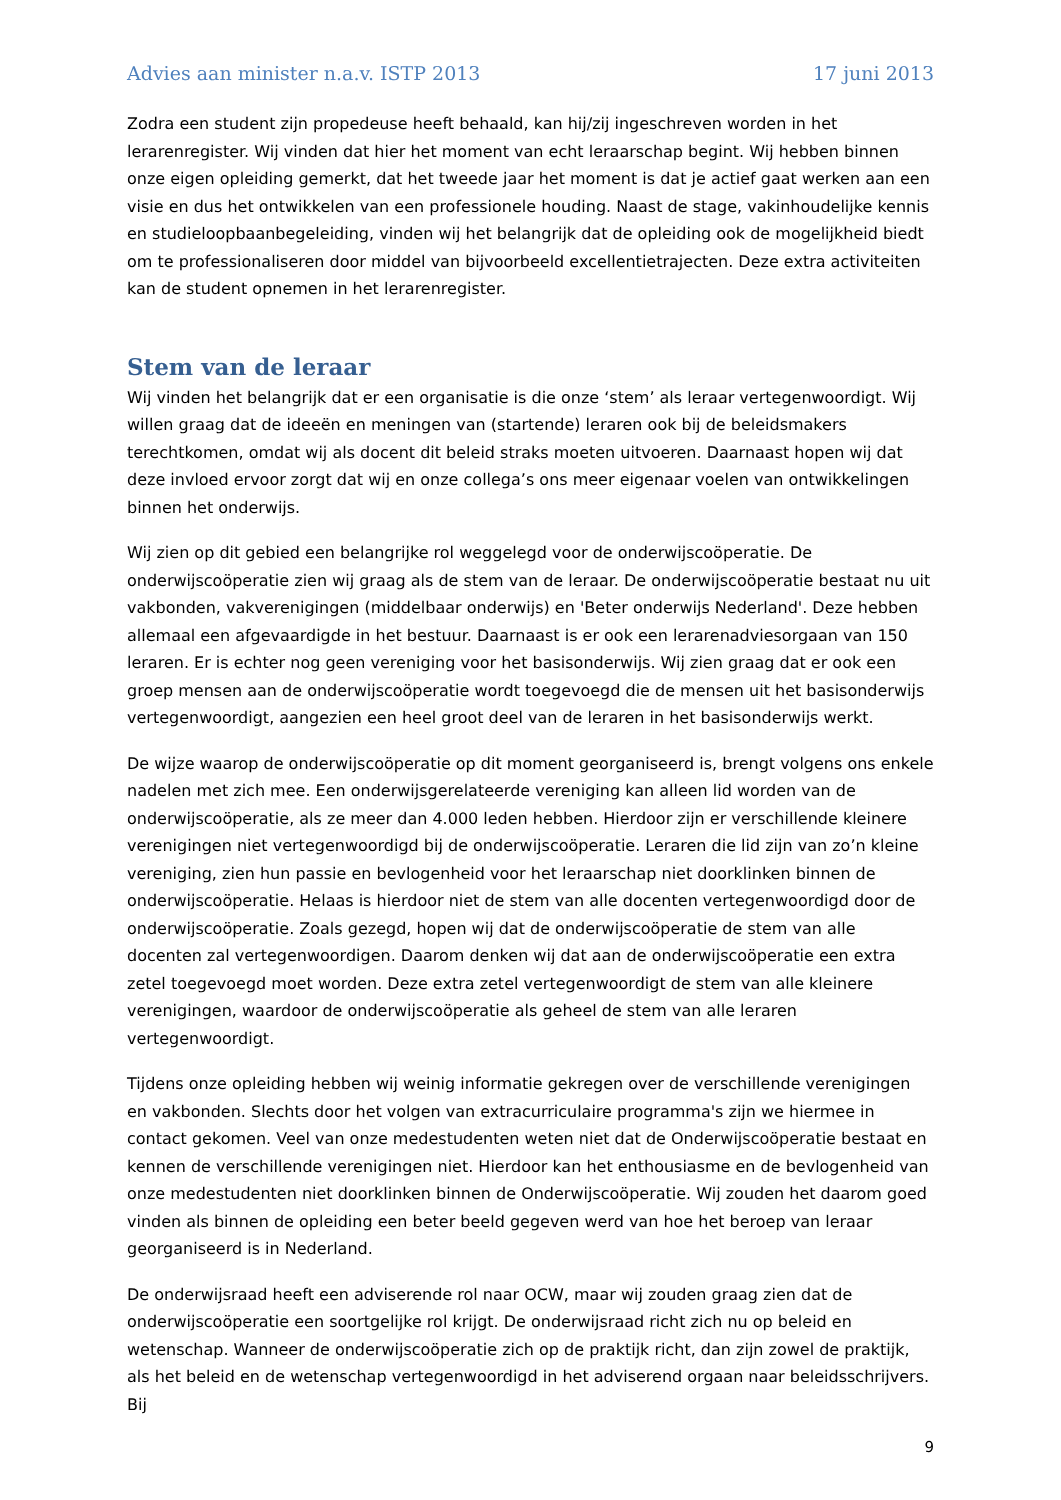Advies aan minister n.a.v. ISTP 2013 17 juni 2013
Zodra een student zijn propedeuse heeft behaald, kan hij/zij ingeschreven worden in het lerarenregister. Wij vinden dat hier het moment van echt leraarschap begint. Wij hebben binnen onze eigen opleiding gemerkt, dat het tweede jaar het moment is dat je actief gaat werken aan een visie en dus het ontwikkelen van een professionele houding. Naast de stage, vakinhoudelijke kennis en studieloopbaanbegeleiding, vinden wij het belangrijk dat de opleiding ook de mogelijkheid biedt om te professionaliseren door middel van bijvoorbeeld excellentietrajecten. Deze extra activiteiten kan de student opnemen in het lerarenregister.
Stem van de leraar
Wij vinden het belangrijk dat er een organisatie is die onze ‘stem’ als leraar vertegenwoordigt. Wij willen graag dat de ideeën en meningen van (startende) leraren ook bij de beleidsmakers terechtkomen, omdat wij als docent dit beleid straks moeten uitvoeren. Daarnaast hopen wij dat deze invloed ervoor zorgt dat wij en onze collega’s ons meer eigenaar voelen van ontwikkelingen binnen het onderwijs.
Wij zien op dit gebied een belangrijke rol weggelegd voor de onderwijscoöperatie. De onderwijscoöperatie zien wij graag als de stem van de leraar. De onderwijscoöperatie bestaat nu uit vakbonden, vakverenigingen (middelbaar onderwijs) en 'Beter onderwijs Nederland'. Deze hebben allemaal een afgevaardigde in het bestuur. Daarnaast is er ook een lerarenadviesorgaan van 150 leraren. Er is echter nog geen vereniging voor het basisonderwijs. Wij zien graag dat er ook een groep mensen aan de onderwijscoöperatie wordt toegevoegd die de mensen uit het basisonderwijs vertegenwoordigt, aangezien een heel groot deel van de leraren in het basisonderwijs werkt.
De wijze waarop de onderwijscoöperatie op dit moment georganiseerd is, brengt volgens ons enkele nadelen met zich mee. Een onderwijsgerelateerde vereniging kan alleen lid worden van de onderwijscoöperatie, als ze meer dan 4.000 leden hebben. Hierdoor zijn er verschillende kleinere verenigingen niet vertegenwoordigd bij de onderwijscoöperatie. Leraren die lid zijn van zo’n kleine vereniging, zien hun passie en bevlogenheid voor het leraarschap niet doorklinken binnen de onderwijscoöperatie. Helaas is hierdoor niet de stem van alle docenten vertegenwoordigd door de onderwijscoöperatie. Zoals gezegd, hopen wij dat de onderwijscoöperatie de stem van alle docenten zal vertegenwoordigen. Daarom denken wij dat aan de onderwijscoöperatie een extra zetel toegevoegd moet worden. Deze extra zetel vertegenwoordigt de stem van alle kleinere verenigingen, waardoor de onderwijscoöperatie als geheel de stem van alle leraren vertegenwoordigt.
Tijdens onze opleiding hebben wij weinig informatie gekregen over de verschillende verenigingen en vakbonden. Slechts door het volgen van extracurriculaire programma's zijn we hiermee in contact gekomen. Veel van onze medestudenten weten niet dat de Onderwijscoöperatie bestaat en kennen de verschillende verenigingen niet. Hierdoor kan het enthousiasme en de bevlogenheid van onze medestudenten niet doorklinken binnen de Onderwijscoöperatie. Wij zouden het daarom goed vinden als binnen de opleiding een beter beeld gegeven werd van hoe het beroep van leraar georganiseerd is in Nederland.
De onderwijsraad heeft een adviserende rol naar OCW, maar wij zouden graag zien dat de onderwijscoöperatie een soortgelijke rol krijgt. De onderwijsraad richt zich nu op beleid en wetenschap. Wanneer de onderwijscoöperatie zich op de praktijk richt, dan zijn zowel de praktijk, als het beleid en de wetenschap vertegenwoordigd in het adviserend orgaan naar beleidsschrijvers. Bij
9